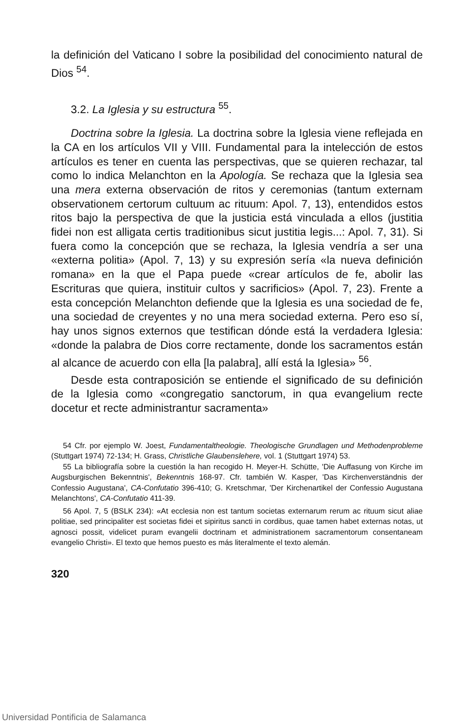la definición del Vaticano I sobre la posibilidad del conocimiento natural de Dios <sup>54</sup>.
3.2. La Iglesia y su estructura <sup>55</sup>.
Doctrina sobre la Iglesia. La doctrina sobre la Iglesia viene reflejada en la CA en los artículos VII y VIII. Fundamental para la intelección de estos artículos es tener en cuenta las perspectivas, que se quieren rechazar, tal como lo indica Melanchton en la Apología. Se rechaza que la Iglesia sea una mera externa observación de ritos y ceremonias (tantum externam observationem certorum cultuum ac rituum: Apol. 7, 13), entendidos estos ritos bajo la perspectiva de que la justicia está vinculada a ellos (justitia fidei non est alligata certis traditionibus sicut justitia legis...: Apol. 7, 31). Si fuera como la concepción que se rechaza, la Iglesia vendría a ser una «externa politia» (Apol. 7, 13) y su expresión sería «la nueva definición romana» en la que el Papa puede «crear artículos de fe, abolir las Escrituras que quiera, instituir cultos y sacrificios» (Apol. 7, 23). Frente a esta concepción Melanchton defiende que la Iglesia es una sociedad de fe, una sociedad de creyentes y no una mera sociedad externa. Pero eso sí, hay unos signos externos que testifican dónde está la verdadera Iglesia: «donde la palabra de Dios corre rectamente, donde los sacramentos están al alcance de acuerdo con ella [la palabra], allí está la Iglesia» <sup>56</sup>.
Desde esta contraposición se entiende el significado de su definición de la Iglesia como «congregatio sanctorum, in qua evangelium recte docetur et recte administrantur sacramenta»
54 Cfr. por ejemplo W. Joest, Fundamentaltheologie. Theologische Grundlagen und Methodenprobleme (Stuttgart 1974) 72-134; H. Grass, Christliche Glaubenslehere, vol. 1 (Stuttgart 1974) 53.
55 La bibliografía sobre la cuestión la han recogido H. Meyer-H. Schütte, 'Die Auffasung von Kirche im Augsburgischen Bekenntnis', Bekenntnis 168-97. Cfr. también W. Kasper, 'Das Kirchenverständnis der Confessio Augustana', CA-Confutatio 396-410; G. Kretschmar, 'Der Kirchenartikel der Confessio Augustana Melanchtons', CA-Confutatio 411-39.
56 Apol. 7, 5 (BSLK 234): «At ecclesia non est tantum societas externarum rerum ac rituum sicut aliae politiae, sed principaliter est societas fidei et sipiritus sancti in cordibus, quae tamen habet externas notas, ut agnosci possit, videlicet puram evangelii doctrinam et administrationem sacramentorum consentaneam evangelio Christi». El texto que hemos puesto es más literalmente el texto alemán.
320
Universidad Pontificia de Salamanca